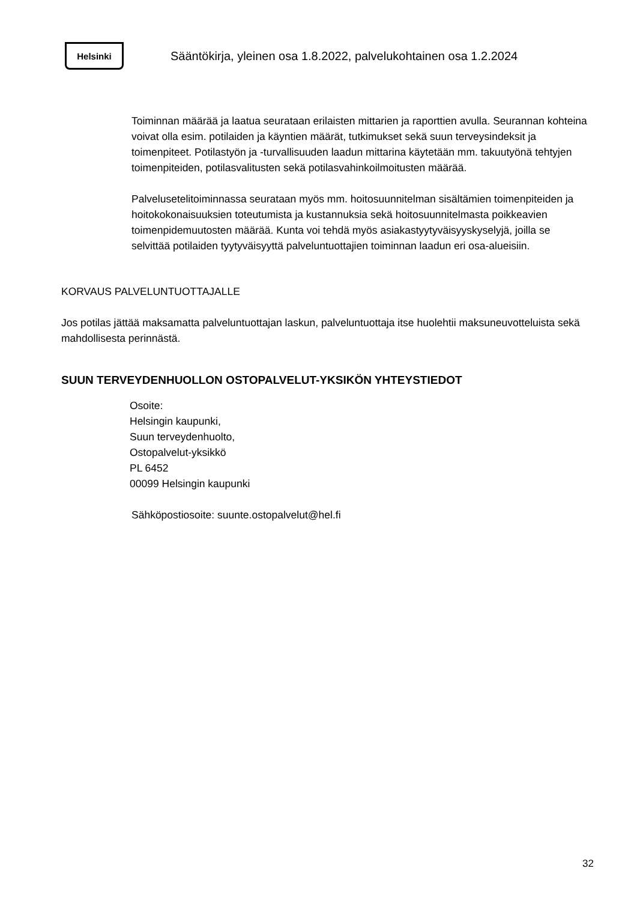Helsinki
Sääntökirja, yleinen osa 1.8.2022, palvelukohtainen osa 1.2.2024
Toiminnan määrää ja laatua seurataan erilaisten mittarien ja raporttien avulla. Seurannan kohteina voivat olla esim. potilaiden ja käyntien määrät, tutkimukset sekä suun terveysindeksit ja toimenpiteet. Potilastyön ja -turvallisuuden laadun mittarina käytetään mm. takuutyönä tehtyjen toimenpiteiden, potilasvalitusten sekä potilasvahinkoilmoitusten määrää.
Palvelusetelitoiminnassa seurataan myös mm. hoitosuunnitelman sisältämien toimenpiteiden ja hoitokokonaisuuksien toteutumista ja kustannuksia sekä hoitosuunnitelmasta poikkeavien toimenpidemuutosten määrää. Kunta voi tehdä myös asiakastyytyväisyyskyselyjä, joilla se selvittää potilaiden tyytyväisyyttä palveluntuottajien toiminnan laadun eri osa-alueisiin.
KORVAUS PALVELUNTUOTTAJALLE
Jos potilas jättää maksamatta palveluntuottajan laskun, palveluntuottaja itse huolehtii maksuneuvotteluista sekä mahdollisesta perinnästä.
SUUN TERVEYDENHUOLLON OSTOPALVELUT-YKSIKÖN YHTEYSTIEDOT
Osoite:
Helsingin kaupunki,
Suun terveydenhuolto,
Ostopalvelut-yksikkö
PL 6452
00099 Helsingin kaupunki
Sähköpostiosoite: suunte.ostopalvelut@hel.fi
32